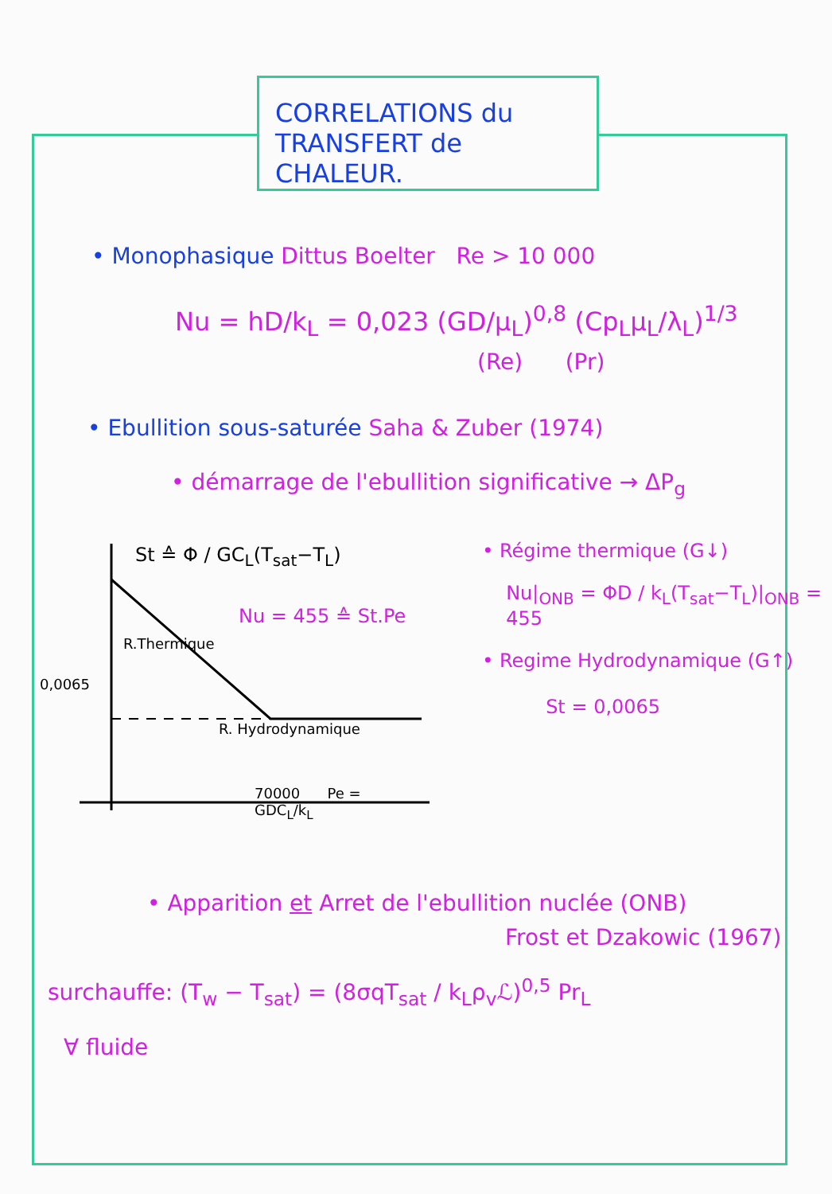CORRELATIONS du
TRANSFERT de CHALEUR.
• Monophasique Dittus Boelter Re > 10 000
Nu = hD/k<sub>L</sub> = 0,023 (GD/μ<sub>L</sub>)<sup>0,8</sup> (Cp<sub>L</sub>μ<sub>L</sub>/λ<sub>L</sub>)<sup>1/3</sup>
(Re) (Pr)
• Ebullition sous-saturée Saha & Zuber (1974)
• démarrage de l'ebullition significative → ΔP<sub>g</sub>
St ≙ Φ / GC<sub>L</sub>(T<sub>sat</sub>−T<sub>L</sub>)
Nu = 455 ≙ St.Pe
R.Thermique
0,0065
R. Hydrodynamique
70000 Pe = GDC<sub>L</sub>/k<sub>L</sub>
• Régime thermique (G↓)
Nu|<sub>ONB</sub> = ΦD / k<sub>L</sub>(T<sub>sat</sub>−T<sub>L</sub>)|<sub>ONB</sub> = 455
• Regime Hydrodynamique (G↑)
St = 0,0065
• Apparition et Arret de l'ebullition nuclée (ONB)
Frost et Dzakowic (1967)
surchauffe: (T<sub>w</sub> − T<sub>sat</sub>) = (8σqT<sub>sat</sub> / k<sub>L</sub>ρ<sub>v</sub>ℒ)<sup>0,5</sup> Pr<sub>L</sub>
∀ fluide